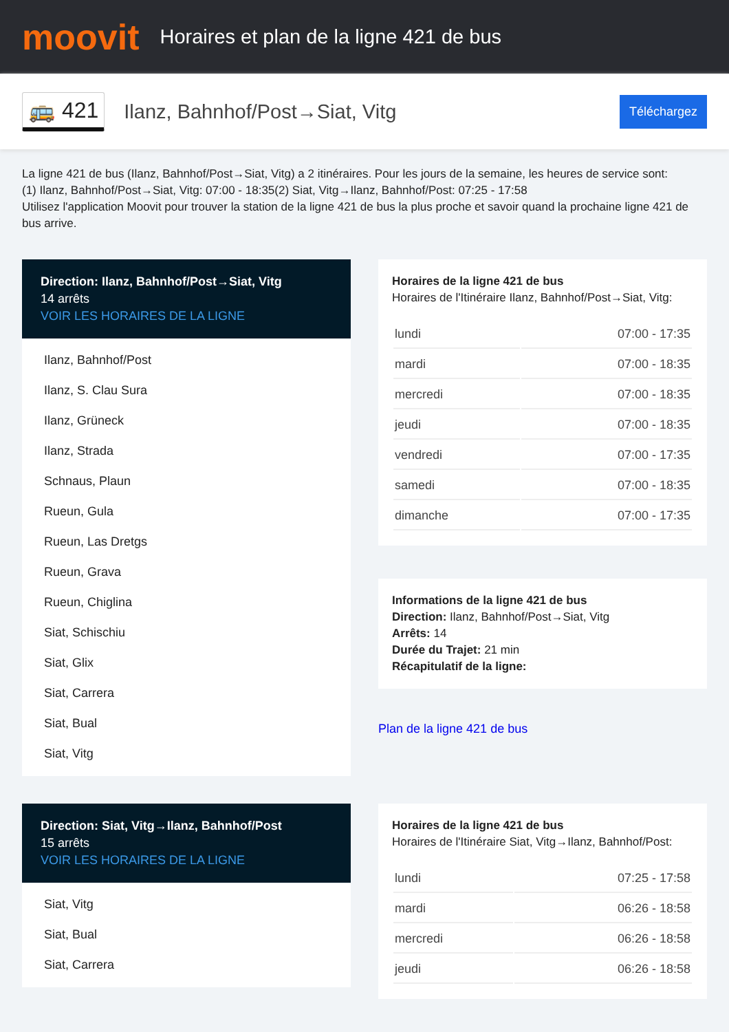moovit
Horaires et plan de la ligne 421 de bus
🚌 421
Ilanz, Bahnhof/Post→Siat, Vitg
Téléchargez
La ligne 421 de bus (Ilanz, Bahnhof/Post→Siat, Vitg) a 2 itinéraires. Pour les jours de la semaine, les heures de service sont:
(1) Ilanz, Bahnhof/Post→Siat, Vitg: 07:00 - 18:35(2) Siat, Vitg→Ilanz, Bahnhof/Post: 07:25 - 17:58
Utilisez l'application Moovit pour trouver la station de la ligne 421 de bus la plus proche et savoir quand la prochaine ligne 421 de bus arrive.
Direction: Ilanz, Bahnhof/Post→Siat, Vitg
14 arrêts
VOIR LES HORAIRES DE LA LIGNE
Ilanz, Bahnhof/Post
Ilanz, S. Clau Sura
Ilanz, Grüneck
Ilanz, Strada
Schnaus, Plaun
Rueun, Gula
Rueun, Las Dretgs
Rueun, Grava
Rueun, Chiglina
Siat, Schischiu
Siat, Glix
Siat, Carrera
Siat, Bual
Siat, Vitg
Horaires de la ligne 421 de bus
Horaires de l'Itinéraire Ilanz, Bahnhof/Post→Siat, Vitg:
| lundi | 07:00 - 17:35 |
| mardi | 07:00 - 18:35 |
| mercredi | 07:00 - 18:35 |
| jeudi | 07:00 - 18:35 |
| vendredi | 07:00 - 17:35 |
| samedi | 07:00 - 18:35 |
| dimanche | 07:00 - 17:35 |
Informations de la ligne 421 de bus
Direction: Ilanz, Bahnhof/Post→Siat, Vitg
Arrêts: 14
Durée du Trajet: 21 min
Récapitulatif de la ligne:
Plan de la ligne 421 de bus
Direction: Siat, Vitg→Ilanz, Bahnhof/Post
15 arrêts
VOIR LES HORAIRES DE LA LIGNE
Siat, Vitg
Siat, Bual
Siat, Carrera
Horaires de la ligne 421 de bus
Horaires de l'Itinéraire Siat, Vitg→Ilanz, Bahnhof/Post:
| lundi | 07:25 - 17:58 |
| mardi | 06:26 - 18:58 |
| mercredi | 06:26 - 18:58 |
| jeudi | 06:26 - 18:58 |